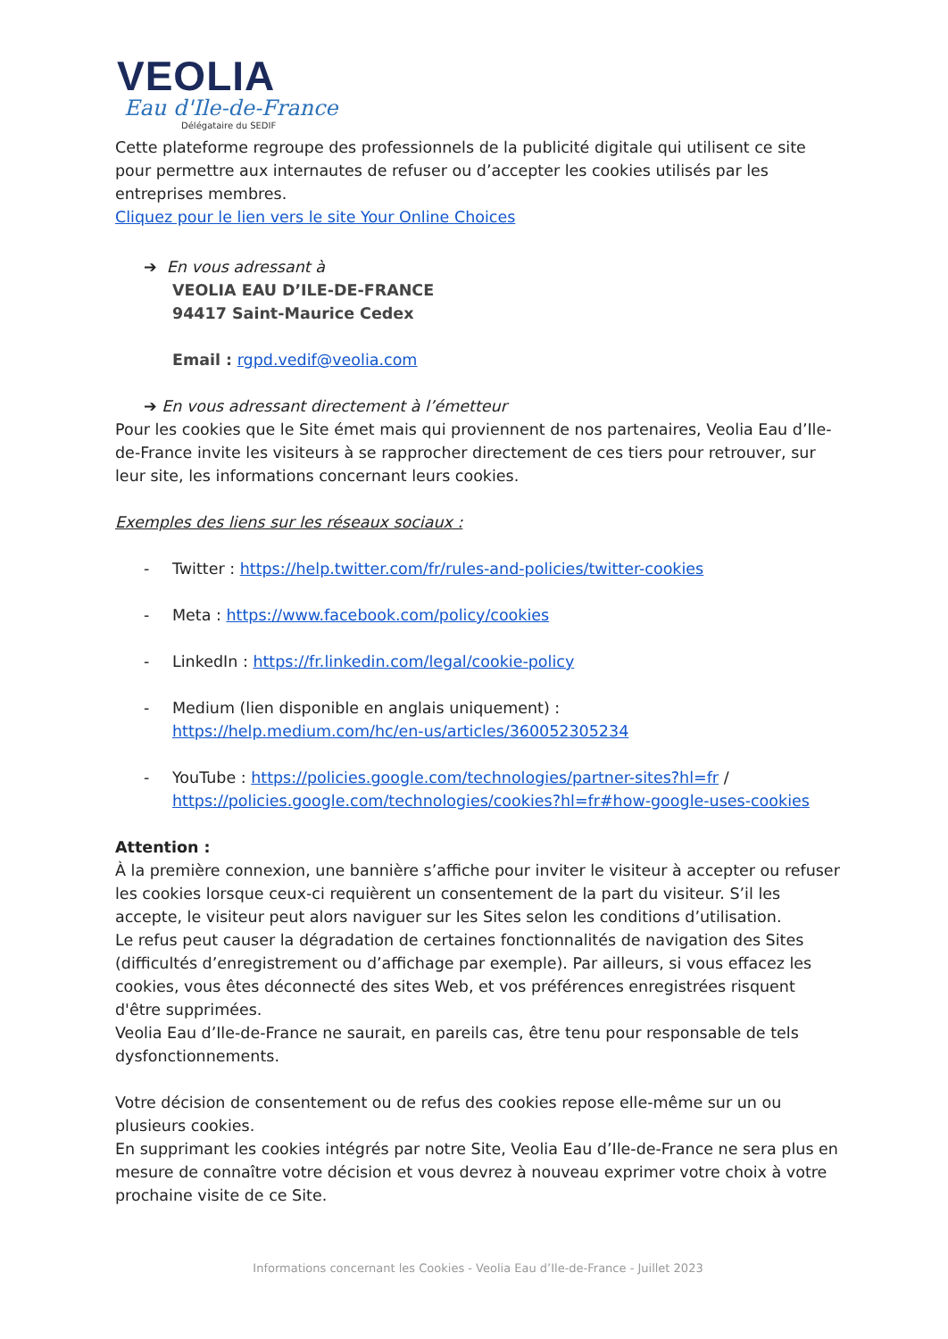VEOLIA
Eau d'Ile-de-France
Délégataire du SEDIF
Cette plateforme regroupe des professionnels de la publicité digitale qui utilisent ce site pour permettre aux internautes de refuser ou d’accepter les cookies utilisés par les entreprises membres.
Cliquez pour le lien vers le site Your Online Choices
➔ En vous adressant à
VEOLIA EAU D’ILE-DE-FRANCE
94417 Saint-Maurice Cedex
Email : rgpd.vedif@veolia.com
➔ En vous adressant directement à l’émetteur
Pour les cookies que le Site émet mais qui proviennent de nos partenaires, Veolia Eau d’Ile-de-France invite les visiteurs à se rapprocher directement de ces tiers pour retrouver, sur leur site, les informations concernant leurs cookies.
Exemples des liens sur les réseaux sociaux :
- Twitter : https://help.twitter.com/fr/rules-and-policies/twitter-cookies
- Meta : https://www.facebook.com/policy/cookies
- LinkedIn : https://fr.linkedin.com/legal/cookie-policy
- Medium (lien disponible en anglais uniquement) :
https://help.medium.com/hc/en-us/articles/360052305234
- YouTube : https://policies.google.com/technologies/partner-sites?hl=fr /
https://policies.google.com/technologies/cookies?hl=fr#how-google-uses-cookies
Attention :
À la première connexion, une bannière s’affiche pour inviter le visiteur à accepter ou refuser les cookies lorsque ceux-ci requièrent un consentement de la part du visiteur. S’il les accepte, le visiteur peut alors naviguer sur les Sites selon les conditions d’utilisation.
Le refus peut causer la dégradation de certaines fonctionnalités de navigation des Sites (difficultés d’enregistrement ou d’affichage par exemple). Par ailleurs, si vous effacez les cookies, vous êtes déconnecté des sites Web, et vos préférences enregistrées risquent d'être supprimées.
Veolia Eau d’Ile-de-France ne saurait, en pareils cas, être tenu pour responsable de tels dysfonctionnements.
Votre décision de consentement ou de refus des cookies repose elle-même sur un ou plusieurs cookies.
En supprimant les cookies intégrés par notre Site, Veolia Eau d’Ile-de-France ne sera plus en mesure de connaître votre décision et vous devrez à nouveau exprimer votre choix à votre prochaine visite de ce Site.
Informations concernant les Cookies - Veolia Eau d’Ile-de-France - Juillet 2023